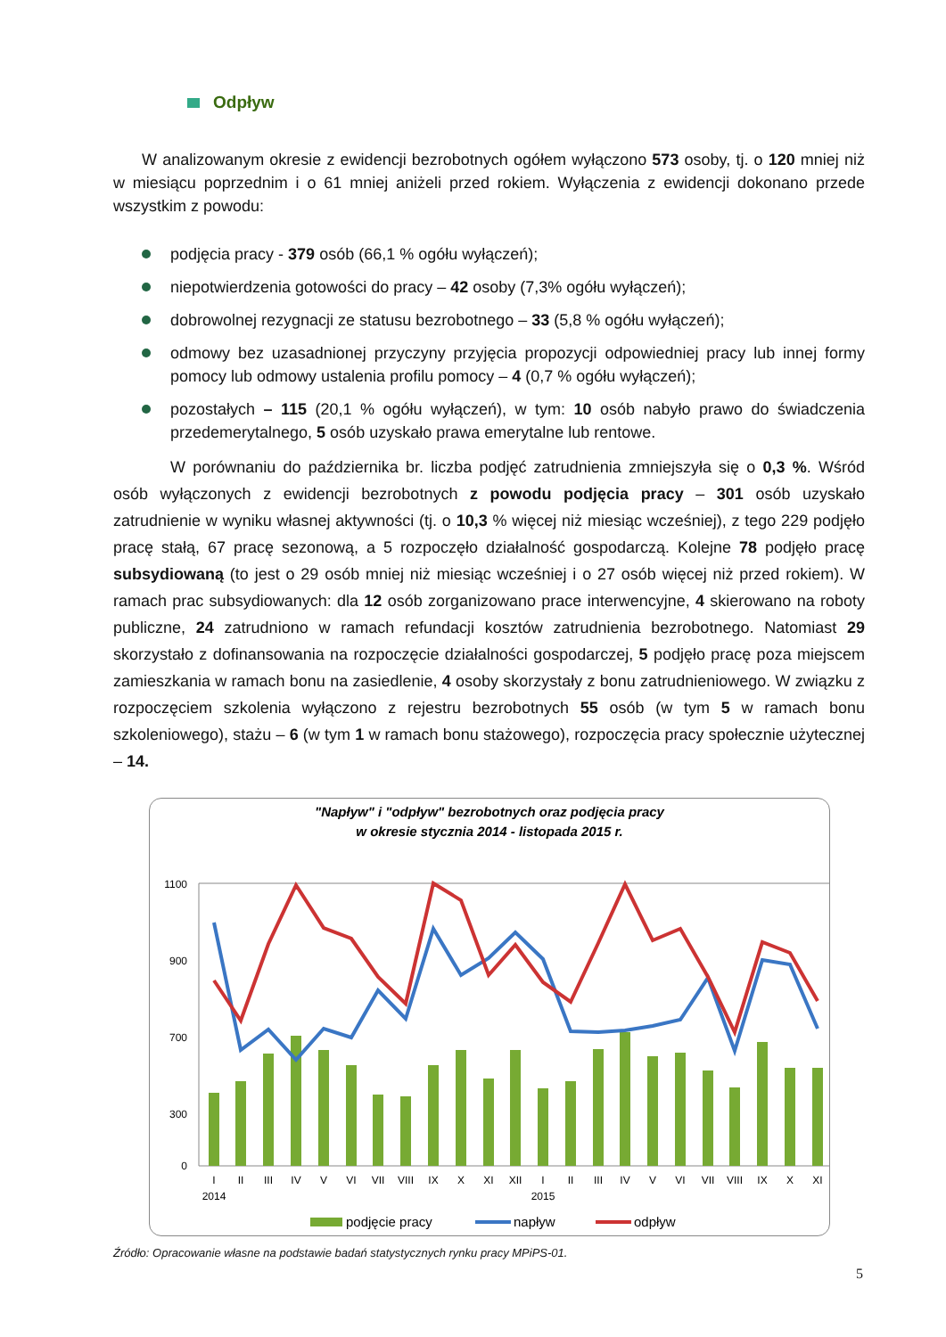Odpływ
W analizowanym okresie z ewidencji bezrobotnych ogółem wyłączono 573 osoby, tj. o 120 mniej niż w miesiącu poprzednim i o 61 mniej aniżeli przed rokiem. Wyłączenia z ewidencji dokonano przede wszystkim z powodu:
podjęcia pracy - 379 osób (66,1 % ogółu wyłączeń);
niepotwierdzenia gotowości do pracy – 42 osoby (7,3% ogółu wyłączeń);
dobrowolnej rezygnacji ze statusu bezrobotnego – 33 (5,8 % ogółu wyłączeń);
odmowy bez uzasadnionej przyczyny przyjęcia propozycji odpowiedniej pracy lub innej formy pomocy lub odmowy ustalenia profilu pomocy – 4 (0,7 % ogółu wyłączeń);
pozostałych – 115 (20,1 % ogółu wyłączeń), w tym: 10 osób nabyło prawo do świadczenia przedemerytalnego, 5 osób uzyskało prawa emerytalne lub rentowe.
W porównaniu do października br. liczba podjęć zatrudnienia zmniejszyła się o 0,3 %. Wśród osób wyłączonych z ewidencji bezrobotnych z powodu podjęcia pracy – 301 osób uzyskało zatrudnienie w wyniku własnej aktywności (tj. o 10,3 % więcej niż miesiąc wcześniej), z tego 229 podjęło pracę stałą, 67 pracę sezonową, a 5 rozpoczęło działalność gospodarczą. Kolejne 78 podjęło pracę subsydiowaną (to jest o 29 osób mniej niż miesiąc wcześniej i o 27 osób więcej niż przed rokiem). W ramach prac subsydiowanych: dla 12 osób zorganizowano prace interwencyjne, 4 skierowano na roboty publiczne, 24 zatrudniono w ramach refundacji kosztów zatrudnienia bezrobotnego. Natomiast 29 skorzystało z dofinansowania na rozpoczęcie działalności gospodarczej, 5 podjęło pracę poza miejscem zamieszkania w ramach bonu na zasiedlenie, 4 osoby skorzystały z bonu zatrudnieniowego. W związku z rozpoczęciem szkolenia wyłączono z rejestru bezrobotnych 55 osób (w tym 5 w ramach bonu szkoleniowego), stażu – 6 (w tym 1 w ramach bonu stażowego), rozpoczęcia pracy społecznie użytecznej – 14.
"Napływ" i "odpływ" bezrobotnych oraz podjęcia pracy
w okresie stycznia 2014 - listopada 2015 r.
1100
900
700
300
0
I
II
III
IV
V
VI
VII
VIII
IX
X
XI
XII
I
II
III
IV
V
VI
VII
VIII
IX
X
XI
2014
2015
podjęcie pracy
napływ
odpływ
Źródło: Opracowanie własne na podstawie badań statystycznych rynku pracy MPiPS-01.
5